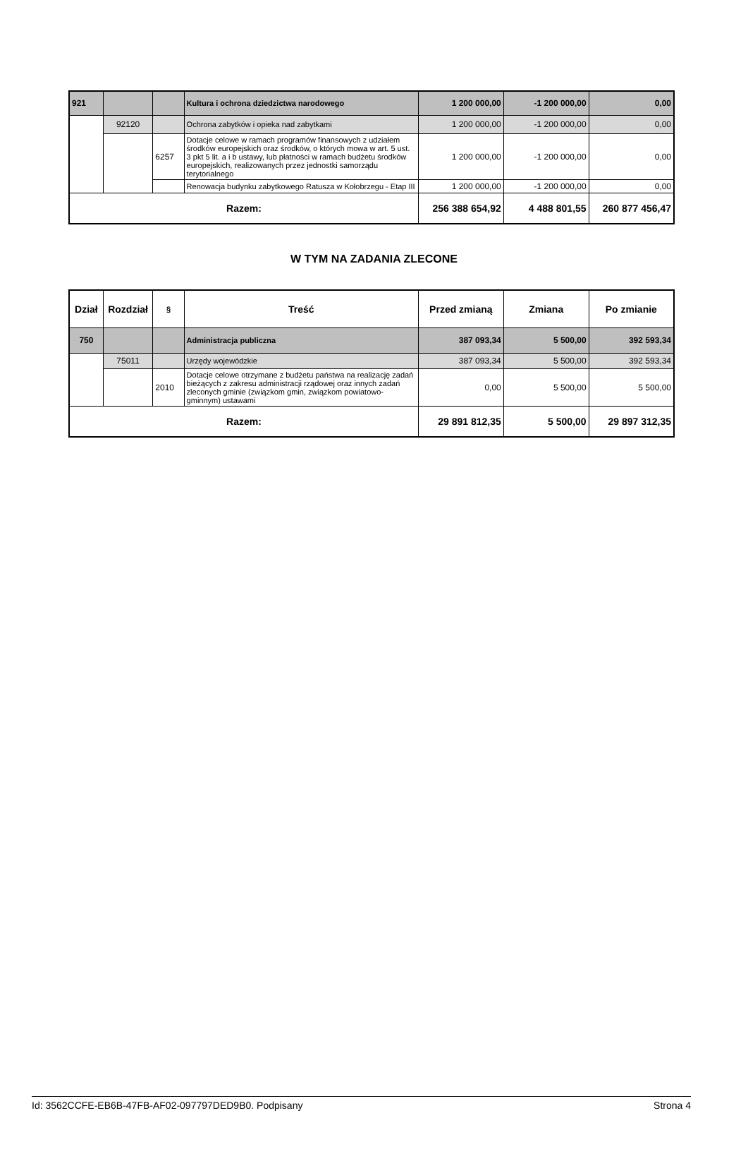| 921 | | | Kultura i ochrona dziedzictwa narodowego | 1 200 000,00 | -1 200 000,00 | 0,00 |
| | 92120 | | Ochrona zabytków i opieka nad zabytkami | 1 200 000,00 | -1 200 000,00 | 0,00 |
| | | 6257 | Dotacje celowe w ramach programów finansowych z udziałem środków europejskich oraz środków, o których mowa w art. 5 ust. 3 pkt 5 lit. a i b ustawy, lub płatności w ramach budżetu środków europejskich, realizowanych przez jednostki samorządu terytorialnego | 1 200 000,00 | -1 200 000,00 | 0,00 |
| | | | Renowacja budynku zabytkowego Ratusza w Kołobrzegu - Etap III | 1 200 000,00 | -1 200 000,00 | 0,00 |
| Razem: | | | | 256 388 654,92 | 4 488 801,55 | 260 877 456,47 |
W TYM NA ZADANIA ZLECONE
| Dział | Rozdział | § | Treść | Przed zmianą | Zmiana | Po zmianie |
| --- | --- | --- | --- | --- | --- | --- |
| 750 | | | Administracja publiczna | 387 093,34 | 5 500,00 | 392 593,34 |
| | 75011 | | Urzędy wojewódzkie | 387 093,34 | 5 500,00 | 392 593,34 |
| | | 2010 | Dotacje celowe otrzymane z budżetu państwa na realizację zadań bieżących z zakresu administracji rządowej oraz innych zadań zleconych gminie (związkom gmin, związkom powiatowo-gminnym) ustawami | 0,00 | 5 500,00 | 5 500,00 |
| Razem: | | | | 29 891 812,35 | 5 500,00 | 29 897 312,35 |
Id: 3562CCFE-EB6B-47FB-AF02-097797DED9B0. Podpisany Strona 4